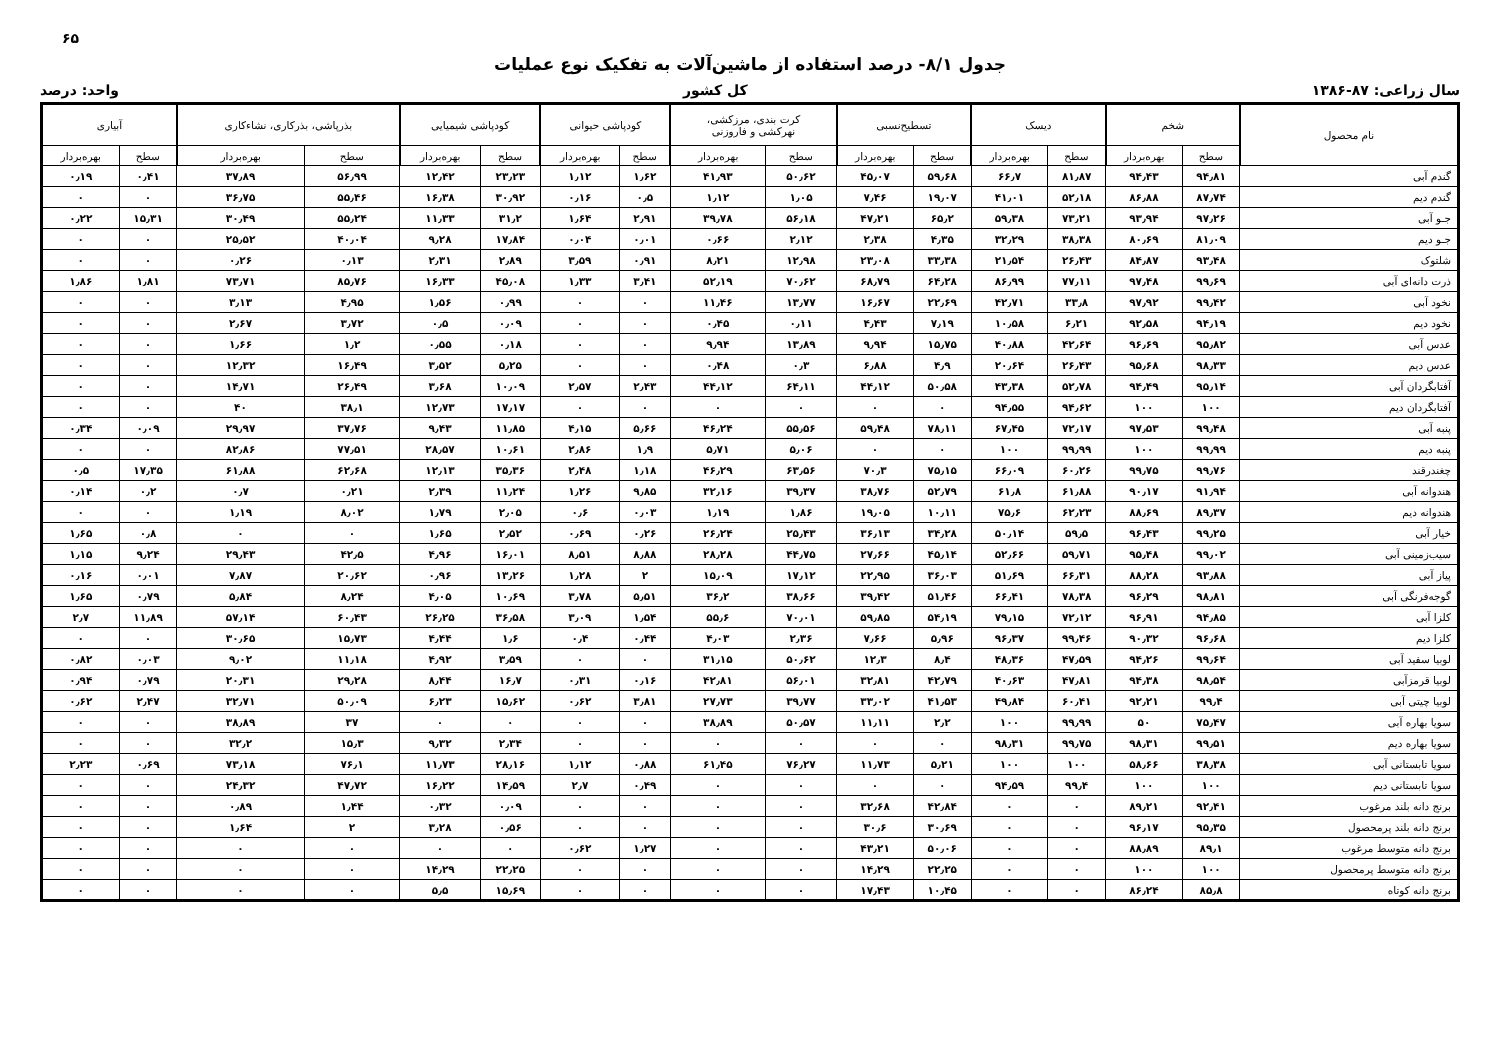۶۵
جدول ۸/۱- درصد استفاده از ماشین‌آلات به تفکیک نوع عملیات
سال زراعی: ۸۷-۱۳۸۶ کل کشور واحد: درصد
| نام محصول | شخم | | دیسک | | تسطیح‌نسبی | | کرت بندی، مرزکشی، نهرکشی و فاروزنی | | کودپاشی حیوانی | | کودپاشی شیمیایی | | بذرپاشی، بذرکاری، نشاءکاری | | آبیاری | |
| --- | --- | --- | --- | --- | --- | --- | --- | --- | --- | --- | --- | --- | --- | --- | --- | --- |
| | سطح | بهره‌بردار | سطح | بهره‌بردار | سطح | بهره‌بردار | سطح | بهره‌بردار | سطح | بهره‌بردار | سطح | بهره‌بردار | سطح | بهره‌بردار | سطح | بهره‌بردار |
| گندم آبی | ۹۴٫۸۱ | ۹۴٫۴۳ | ۸۱٫۸۷ | ۶۶٫۷ | ۵۹٫۶۸ | ۴۵٫۰۷ | ۵۰٫۶۲ | ۴۱٫۹۳ | ۱٫۶۲ | ۱٫۱۲ | ۲۳٫۲۳ | ۱۲٫۴۲ | ۵۶٫۹۹ | ۳۷٫۸۹ | ۰٫۴۱ | ۰٫۱۹ |
| گندم دیم | ۸۷٫۷۴ | ۸۶٫۸۸ | ۵۲٫۱۸ | ۴۱٫۰۱ | ۱۹٫۰۷ | ۷٫۴۶ | ۱٫۰۵ | ۱٫۱۲ | ۰٫۵ | ۰٫۱۶ | ۳۰٫۹۲ | ۱۶٫۳۸ | ۵۵٫۴۶ | ۳۶٫۷۵ | ۰ | ۰ |
| جـو آبی | ۹۷٫۲۶ | ۹۳٫۹۴ | ۷۳٫۲۱ | ۵۹٫۳۸ | ۶۵٫۲ | ۴۷٫۲۱ | ۵۶٫۱۸ | ۳۹٫۷۸ | ۲٫۹۱ | ۱٫۶۴ | ۳۱٫۲ | ۱۱٫۳۳ | ۵۵٫۲۴ | ۳۰٫۴۹ | ۱۵٫۳۱ | ۰٫۲۲ |
| جـو دیم | ۸۱٫۰۹ | ۸۰٫۶۹ | ۳۸٫۳۸ | ۳۲٫۲۹ | ۴٫۳۵ | ۲٫۳۸ | ۲٫۱۲ | ۰٫۶۶ | ۰٫۰۱ | ۰٫۰۴ | ۱۷٫۸۴ | ۹٫۲۸ | ۴۰٫۰۴ | ۲۵٫۵۲ | ۰ | ۰ |
| شلتوک | ۹۳٫۴۸ | ۸۴٫۸۷ | ۲۶٫۴۳ | ۲۱٫۵۴ | ۳۳٫۳۸ | ۲۳٫۰۸ | ۱۲٫۹۸ | ۸٫۲۱ | ۰٫۹۱ | ۳٫۵۹ | ۲٫۸۹ | ۲٫۳۱ | ۰٫۱۳ | ۰٫۲۶ | ۰ | ۰ |
| ذرت دانه‌ای آبی | ۹۹٫۶۹ | ۹۷٫۴۸ | ۷۷٫۱۱ | ۸۶٫۹۹ | ۶۴٫۲۸ | ۶۸٫۷۹ | ۷۰٫۶۲ | ۵۲٫۱۹ | ۳٫۴۱ | ۱٫۳۳ | ۴۵٫۰۸ | ۱۶٫۳۳ | ۸۵٫۷۶ | ۷۳٫۷۱ | ۱٫۸۱ | ۱٫۸۶ |
| نخود آبی | ۹۹٫۴۲ | ۹۷٫۹۲ | ۳۳٫۸ | ۴۲٫۷۱ | ۲۲٫۶۹ | ۱۶٫۶۷ | ۱۳٫۷۷ | ۱۱٫۴۶ | ۰ | ۰ | ۰٫۹۹ | ۱٫۵۶ | ۴٫۹۵ | ۳٫۱۳ | ۰ | ۰ |
| نخود دیم | ۹۴٫۱۹ | ۹۲٫۵۸ | ۶٫۲۱ | ۱۰٫۵۸ | ۷٫۱۹ | ۴٫۴۳ | ۰٫۱۱ | ۰٫۴۵ | ۰ | ۰ | ۰٫۰۹ | ۰٫۵ | ۳٫۷۲ | ۲٫۶۷ | ۰ | ۰ |
| عدس آبی | ۹۵٫۸۲ | ۹۶٫۶۹ | ۴۲٫۶۴ | ۴۰٫۸۸ | ۱۵٫۷۵ | ۹٫۹۴ | ۱۳٫۸۹ | ۹٫۹۴ | ۰ | ۰ | ۰٫۱۸ | ۰٫۵۵ | ۱٫۲ | ۱٫۶۶ | ۰ | ۰ |
| عدس دیم | ۹۸٫۳۳ | ۹۵٫۶۸ | ۲۶٫۴۳ | ۲۰٫۶۴ | ۴٫۹ | ۶٫۸۸ | ۰٫۳ | ۰٫۴۸ | ۰ | ۰ | ۵٫۲۵ | ۳٫۵۲ | ۱۶٫۴۹ | ۱۲٫۳۲ | ۰ | ۰ |
| آفتابگردان آبی | ۹۵٫۱۴ | ۹۴٫۴۹ | ۵۲٫۷۸ | ۴۳٫۳۸ | ۵۰٫۵۸ | ۴۴٫۱۲ | ۶۴٫۱۱ | ۴۴٫۱۲ | ۲٫۴۳ | ۲٫۵۷ | ۱۰٫۰۹ | ۳٫۶۸ | ۲۶٫۴۹ | ۱۴٫۷۱ | ۰ | ۰ |
| آفتابگردان دیم | ۱۰۰ | ۱۰۰ | ۹۴٫۶۲ | ۹۴٫۵۵ | ۰ | ۰ | ۰ | ۰ | ۰ | ۰ | ۱۷٫۱۷ | ۱۲٫۷۳ | ۳۸٫۱ | ۴۰ | ۰ | ۰ |
| پنبه آبی | ۹۹٫۴۸ | ۹۷٫۵۳ | ۷۲٫۱۷ | ۶۷٫۴۵ | ۷۸٫۱۱ | ۵۹٫۴۸ | ۵۵٫۵۶ | ۴۶٫۲۴ | ۵٫۶۶ | ۴٫۱۵ | ۱۱٫۸۵ | ۹٫۴۳ | ۳۷٫۷۶ | ۲۹٫۹۷ | ۰٫۰۹ | ۰٫۳۴ |
| پنبه دیم | ۹۹٫۹۹ | ۱۰۰ | ۹۹٫۹۹ | ۱۰۰ | ۰ | ۰ | ۵٫۰۶ | ۵٫۷۱ | ۱٫۹ | ۲٫۸۶ | ۱۰٫۶۱ | ۲۸٫۵۷ | ۷۷٫۵۱ | ۸۲٫۸۶ | ۰ | ۰ |
| چغندرقند | ۹۹٫۷۶ | ۹۹٫۷۵ | ۶۰٫۲۶ | ۶۶٫۰۹ | ۷۵٫۱۵ | ۷۰٫۳ | ۶۳٫۵۶ | ۴۶٫۲۹ | ۱٫۱۸ | ۲٫۴۸ | ۳۵٫۳۶ | ۱۲٫۱۳ | ۶۲٫۶۸ | ۶۱٫۸۸ | ۱۷٫۳۵ | ۰٫۵ |
| هندوانه آبی | ۹۱٫۹۴ | ۹۰٫۱۷ | ۶۱٫۸۸ | ۶۱٫۸ | ۵۲٫۷۹ | ۳۸٫۷۶ | ۳۹٫۳۷ | ۳۲٫۱۶ | ۹٫۸۵ | ۱٫۲۶ | ۱۱٫۲۴ | ۲٫۳۹ | ۰٫۲۱ | ۰٫۷ | ۰٫۲ | ۰٫۱۴ |
| هندوانه دیم | ۸۹٫۳۷ | ۸۸٫۶۹ | ۶۲٫۲۳ | ۷۵٫۶ | ۱۰٫۱۱ | ۱۹٫۰۵ | ۱٫۸۶ | ۱٫۱۹ | ۰٫۰۳ | ۰٫۶ | ۲٫۰۵ | ۱٫۷۹ | ۸٫۰۲ | ۱٫۱۹ | ۰ | ۰ |
| خیار آبی | ۹۹٫۲۵ | ۹۶٫۴۳ | ۵۹٫۵ | ۵۰٫۱۴ | ۳۴٫۲۸ | ۳۶٫۱۳ | ۲۵٫۴۳ | ۲۶٫۲۴ | ۰٫۲۶ | ۰٫۶۹ | ۲٫۵۲ | ۱٫۶۵ | ۰ | ۰ | ۰٫۸ | ۱٫۶۵ |
| سیب‌زمینی آبی | ۹۹٫۰۲ | ۹۵٫۴۸ | ۵۹٫۷۱ | ۵۲٫۶۶ | ۴۵٫۱۴ | ۲۷٫۶۶ | ۴۴٫۷۵ | ۲۸٫۲۸ | ۸٫۸۸ | ۸٫۵۱ | ۱۶٫۰۱ | ۴٫۹۶ | ۴۲٫۵ | ۲۹٫۴۳ | ۹٫۲۴ | ۱٫۱۵ |
| پیاز آبی | ۹۳٫۸۸ | ۸۸٫۲۸ | ۶۶٫۳۱ | ۵۱٫۶۹ | ۳۶٫۰۳ | ۲۲٫۹۵ | ۱۷٫۱۲ | ۱۵٫۰۹ | ۲ | ۱٫۲۸ | ۱۳٫۲۶ | ۰٫۹۶ | ۲۰٫۶۲ | ۷٫۸۷ | ۰٫۰۱ | ۰٫۱۶ |
| گوجه‌فرنگی آبی | ۹۸٫۸۱ | ۹۶٫۲۹ | ۷۸٫۳۸ | ۶۶٫۴۱ | ۵۱٫۴۶ | ۳۹٫۴۲ | ۳۸٫۶۶ | ۳۶٫۲ | ۵٫۵۱ | ۳٫۷۸ | ۱۰٫۶۹ | ۴٫۰۵ | ۸٫۲۴ | ۵٫۸۴ | ۰٫۷۹ | ۱٫۶۵ |
| کلزا آبی | ۹۴٫۸۵ | ۹۶٫۹۱ | ۷۲٫۱۲ | ۷۹٫۱۵ | ۵۴٫۱۹ | ۵۹٫۸۵ | ۷۰٫۰۱ | ۵۵٫۶ | ۱٫۵۴ | ۳٫۰۹ | ۳۶٫۵۸ | ۲۶٫۲۵ | ۶۰٫۴۳ | ۵۷٫۱۴ | ۱۱٫۸۹ | ۲٫۷ |
| کلزا دیم | ۹۶٫۶۸ | ۹۰٫۳۲ | ۹۹٫۴۶ | ۹۶٫۳۷ | ۵٫۹۶ | ۷٫۶۶ | ۲٫۳۶ | ۴٫۰۳ | ۰٫۴۴ | ۰٫۴ | ۱٫۶ | ۴٫۴۴ | ۱۵٫۷۳ | ۳۰٫۶۵ | ۰ | ۰ |
| لوبیا سفید آبی | ۹۹٫۶۴ | ۹۴٫۲۶ | ۴۷٫۵۹ | ۴۸٫۳۶ | ۸٫۴ | ۱۲٫۳ | ۵۰٫۶۲ | ۳۱٫۱۵ | ۰ | ۰ | ۳٫۵۹ | ۴٫۹۲ | ۱۱٫۱۸ | ۹٫۰۲ | ۰٫۰۳ | ۰٫۸۲ |
| لوبیا قرمزآبی | ۹۸٫۵۴ | ۹۴٫۳۸ | ۴۷٫۸۱ | ۴۰٫۶۳ | ۴۲٫۷۹ | ۳۲٫۸۱ | ۵۶٫۰۱ | ۴۲٫۸۱ | ۰٫۱۶ | ۰٫۳۱ | ۱۶٫۷ | ۸٫۴۴ | ۲۹٫۲۸ | ۲۰٫۳۱ | ۰٫۷۹ | ۰٫۹۴ |
| لوبیا چیتی آبی | ۹۹٫۴ | ۹۲٫۲۱ | ۶۰٫۴۱ | ۴۹٫۸۴ | ۴۱٫۵۳ | ۳۳٫۰۲ | ۳۹٫۷۷ | ۲۷٫۷۳ | ۳٫۸۱ | ۰٫۶۲ | ۱۵٫۶۲ | ۶٫۲۳ | ۵۰٫۰۹ | ۳۲٫۷۱ | ۲٫۴۷ | ۰٫۶۲ |
| سویا بهاره آبی | ۷۵٫۴۷ | ۵۰ | ۹۹٫۹۹ | ۱۰۰ | ۲٫۲ | ۱۱٫۱۱ | ۵۰٫۵۷ | ۳۸٫۸۹ | ۰ | ۰ | ۰ | ۰ | ۳۷ | ۳۸٫۸۹ | ۰ | ۰ |
| سویا بهاره دیم | ۹۹٫۵۱ | ۹۸٫۳۱ | ۹۹٫۷۵ | ۹۸٫۳۱ | ۰ | ۰ | ۰ | ۰ | ۰ | ۰ | ۲٫۳۴ | ۹٫۳۲ | ۱۵٫۳ | ۳۲٫۲ | ۰ | ۰ |
| سویا تابستانی آبی | ۳۸٫۳۸ | ۵۸٫۶۶ | ۱۰۰ | ۱۰۰ | ۵٫۲۱ | ۱۱٫۷۳ | ۷۶٫۲۷ | ۶۱٫۴۵ | ۰٫۸۸ | ۱٫۱۲ | ۲۸٫۱۶ | ۱۱٫۷۳ | ۷۶٫۱ | ۷۳٫۱۸ | ۰٫۶۹ | ۲٫۲۳ |
| سویا تابستانی دیم | ۱۰۰ | ۱۰۰ | ۹۹٫۴ | ۹۴٫۵۹ | ۰ | ۰ | ۰ | ۰ | ۰٫۴۹ | ۲٫۷ | ۱۴٫۵۹ | ۱۶٫۲۲ | ۴۷٫۷۲ | ۲۴٫۳۲ | ۰ | ۰ |
| برنج دانه بلند مرغوب | ۹۲٫۴۱ | ۸۹٫۲۱ | ۰ | ۰ | ۴۲٫۸۴ | ۳۲٫۶۸ | ۰ | ۰ | ۰ | ۰ | ۰٫۰۹ | ۰٫۳۲ | ۱٫۴۴ | ۰٫۸۹ | ۰ | ۰ |
| برنج دانه بلند پرمحصول | ۹۵٫۳۵ | ۹۶٫۱۷ | ۰ | ۰ | ۳۰٫۶۹ | ۳۰٫۶ | ۰ | ۰ | ۰ | ۰ | ۰٫۵۶ | ۳٫۲۸ | ۲ | ۱٫۶۴ | ۰ | ۰ |
| برنج دانه متوسط مرغوب | ۸۹٫۱ | ۸۸٫۸۹ | ۰ | ۰ | ۵۰٫۰۶ | ۴۳٫۲۱ | ۰ | ۰ | ۱٫۲۷ | ۰٫۶۲ | ۰ | ۰ | ۰ | ۰ | ۰ | ۰ |
| برنج دانه متوسط پرمحصول | ۱۰۰ | ۱۰۰ | ۰ | ۰ | ۲۲٫۲۵ | ۱۴٫۲۹ | ۰ | ۰ | ۰ | ۰ | ۲۲٫۲۵ | ۱۴٫۲۹ | ۰ | ۰ | ۰ | ۰ |
| برنج دانه کوتاه | ۸۵٫۸ | ۸۶٫۲۴ | ۰ | ۰ | ۱۰٫۴۵ | ۱۷٫۴۳ | ۰ | ۰ | ۰ | ۰ | ۱۵٫۶۹ | ۵٫۵ | ۰ | ۰ | ۰ | ۰ |